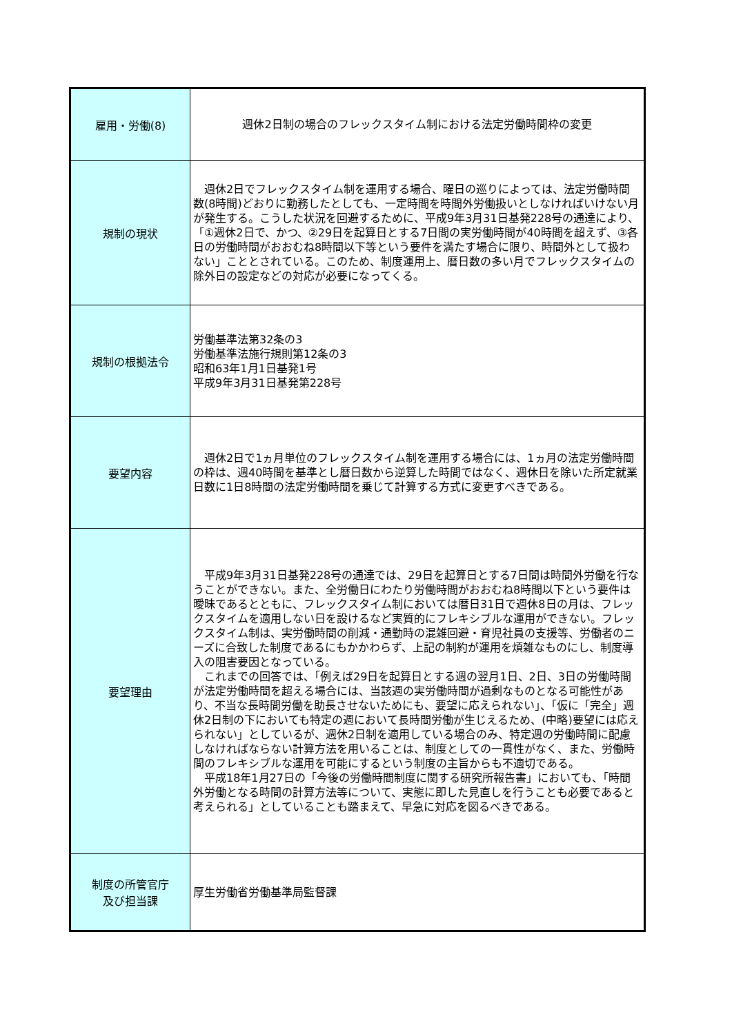| 雇用・労働(8) | 週休2日制の場合のフレックスタイム制における法定労働時間枠の変更 |
| 規制の現状 | 週休2日でフレックスタイム制を運用する場合、曜日の巡りによっては、法定労働時間数(8時間)どおりに勤務したとしても、一定時間を時間外労働扱いとしなければいけない月が発生する。こうした状況を回避するために、平成9年3月31日基発228号の通達により、「①週休2日で、かつ、②29日を起算日とする7日間の実労働時間が40時間を超えず、③各日の労働時間がおおむね8時間以下等という要件を満たす場合に限り、時間外として扱わない」こととされている。このため、制度運用上、暦日数の多い月でフレックスタイムの除外日の設定などの対応が必要になってくる。 |
| 規制の根拠法令 | 労働基準法第32条の3 労働基準法施行規則第12条の3 昭和63年1月1日基発1号 平成9年3月31日基発第228号 |
| 要望内容 | 週休2日で1ヵ月単位のフレックスタイム制を運用する場合には、1ヵ月の法定労働時間の枠は、週40時間を基準とし暦日数から逆算した時間ではなく、週休日を除いた所定就業日数に1日8時間の法定労働時間を乗じて計算する方式に変更すべきである。 |
| 要望理由 | 平成9年3月31日基発228号の通達では、29日を起算日とする7日間は時間外労働を行なうことができない。また、全労働日にわたり労働時間がおおむね8時間以下という要件は曖昧であるとともに、フレックスタイム制においては暦日31日で週休8日の月は、フレックスタイムを適用しない日を設けるなど実質的にフレキシブルな運用ができない。フレックスタイム制は、実労働時間の削減・通勤時の混雑回避・育児社員の支援等、労働者のニーズに合致した制度であるにもかかわらず、上記の制約が運用を煩雑なものにし、制度導入の阻害要因となっている。 これまでの回答では、「例えば29日を起算日とする週の翌月1日、2日、3日の労働時間が法定労働時間を超える場合には、当該週の実労働時間が過剰なものとなる可能性があり、不当な長時間労働を助長させないためにも、要望に応えられない」、「仮に「完全」週休2日制の下においても特定の週において長時間労働が生じえるため、(中略)要望には応えられない」としているが、週休2日制を適用している場合のみ、特定週の労働時間に配慮しなければならない計算方法を用いることは、制度としての一貫性がなく、また、労働時間のフレキシブルな運用を可能にするという制度の主旨からも不適切である。 平成18年1月27日の「今後の労働時間制度に関する研究所報告書」においても、「時間外労働となる時間の計算方法等について、実態に即した見直しを行うことも必要であると考えられる」としていることも踏まえて、早急に対応を図るべきである。 |
| 制度の所管官庁 及び担当課 | 厚生労働省労働基準局監督課 |